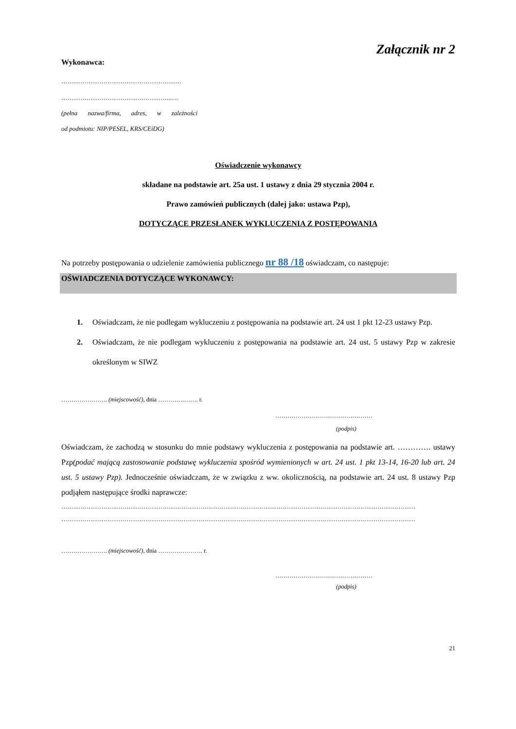Załącznik nr 2
Wykonawca:
…………………………………………………
……………………………………………..…
(pełna nazwa/firma, adres, w zależności
od podmiotu: NIP/PESEL, KRS/CEiDG)
Oświadczenie wykonawcy
składane na podstawie art. 25a ust. 1 ustawy z dnia 29 stycznia 2004 r.
Prawo zamówień publicznych (dalej jako: ustawa Pzp),
DOTYCZĄCE PRZESŁANEK WYKLUCZENIA Z POSTĘPOWANIA
Na potrzeby postępowania o udzielenie zamówienia publicznego nr 88 /18 oświadczam, co następuje:
OŚWIADCZENIA DOTYCZĄCE WYKONAWCY:
1. Oświadczam, że nie podlegam wykluczeniu z postępowania na podstawie art. 24 ust 1 pkt 12-23 ustawy Pzp.
2. Oświadczam, że nie podlegam wykluczeniu z postępowania na podstawie art. 24 ust. 5 ustawy Pzp w zakresie określonym w SIWZ
…………….……. (miejscowość), dnia ………….……. r.
…………………………………………
(podpis)
Oświadczam, że zachodzą w stosunku do mnie podstawy wykluczenia z postępowania na podstawie art. …………. ustawy Pzp(podać mającą zastosowanie podstawę wykluczenia spośród wymienionych w art. 24 ust. 1 pkt 13-14, 16-20 lub art. 24 ust. 5 ustawy Pzp). Jednocześnie oświadczam, że w związku z ww. okolicznością, na podstawie art. 24 ust. 8 ustawy Pzp podjąłem następujące środki naprawcze:
……………………………………………………………………………………………………………………………………………………
……………………………………………………………………………………………………………………………………………………
…………….……. (miejscowość), dnia …………………. r.
…………………………………………
(podpis)
21